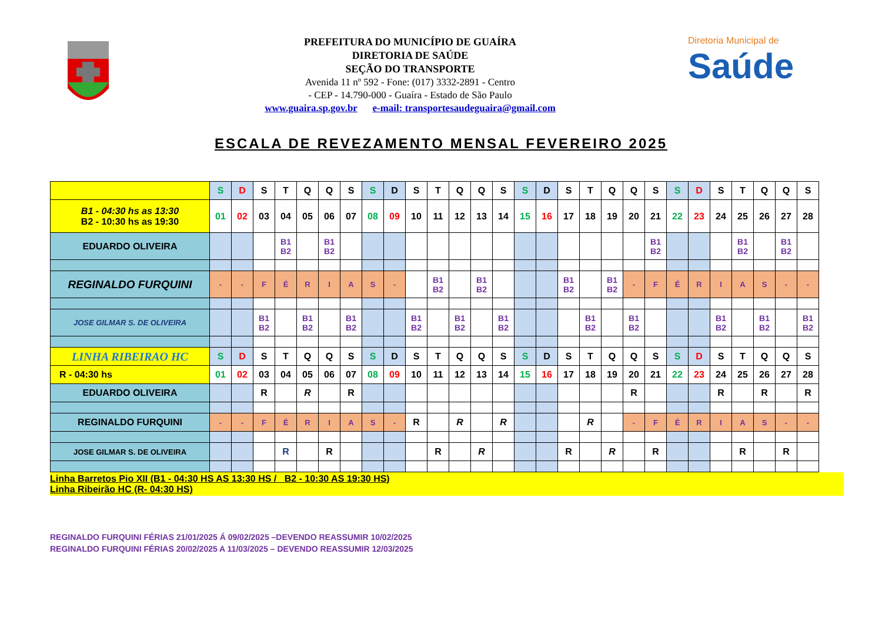PREFEITURA DO MUNICÍPIO DE GUAÍRA
DIRETORIA DE SAÚDE
SEÇÃO DO TRANSPORTE
Avenida 11 nº 592 - Fone: (017) 3332-2891 - Centro
- CEP - 14.790-000 - Guaíra - Estado de São Paulo
www.guaira.sp.gov.br e-mail: transportesaudeguaira@gmail.com
Diretoria Municipal de
Saúde
ESCALA DE REVEZAMENTO MENSAL FEVEREIRO 2025
| | S | D | S | T | Q | Q | S | S | D | S | T | Q | Q | S | S | D | S | T | Q | Q | S | S | D | S | T | Q | Q | S |
| B1 - 04:30 hs as 13:30 B2 - 10:30 hs as 19:30 | 01 | 02 | 03 | 04 | 05 | 06 | 07 | 08 | 09 | 10 | 11 | 12 | 13 | 14 | 15 | 16 | 17 | 18 | 19 | 20 | 21 | 22 | 23 | 24 | 25 | 26 | 27 | 28 |
| EDUARDO OLIVEIRA | | | | B1 B2 | | B1 B2 | | | | | | | | | | | | | | | B1 B2 | | | | B1 B2 | | B1 B2 | |
| REGINALDO FURQUINI | - | - | F | É | R | I | A | S | - | | B1 B2 | | B1 B2 | | | | B1 B2 | | B1 B2 | - | F | É | R | I | A | S | - | - |
| JOSE GILMAR S. DE OLIVEIRA | | | B1 B2 | | B1 B2 | | B1 B2 | | | B1 B2 | | B1 B2 | | B1 B2 | | | | B1 B2 | | B1 B2 | | | | B1 B2 | | B1 B2 | | B1 B2 |
| LINHA RIBEIRAO HC | S | D | S | T | Q | Q | S | S | D | S | T | Q | Q | S | S | D | S | T | Q | Q | S | S | D | S | T | Q | Q | S |
| R - 04:30 hs | 01 | 02 | 03 | 04 | 05 | 06 | 07 | 08 | 09 | 10 | 11 | 12 | 13 | 14 | 15 | 16 | 17 | 18 | 19 | 20 | 21 | 22 | 23 | 24 | 25 | 26 | 27 | 28 |
| EDUARDO OLIVEIRA | | | R | | R | | R | | | | | | | | | | | | | R | | | | R | | R | | R |
| REGINALDO FURQUINI | - | - | F | É | R | I | A | S | - | R | | R | | R | | | | R | | - | F | É | R | I | A | S | - | - |
| JOSE GILMAR S. DE OLIVEIRA | | | | R | | R | | | | | R | | R | | | | R | | R | | R | | | | R | | R | |
Linha Barretos Pio XII (B1 - 04:30 HS AS 13:30 HS / B2 - 10:30 AS 19:30 HS)
Linha Ribeirão HC (R- 04:30 HS)
REGINALDO FURQUINI FÉRIAS 21/01/2025 Á 09/02/2025 –DEVENDO REASSUMIR 10/02/2025
REGINALDO FURQUINI FÉRIAS 20/02/2025 A 11/03/2025 – DEVENDO REASSUMIR 12/03/2025